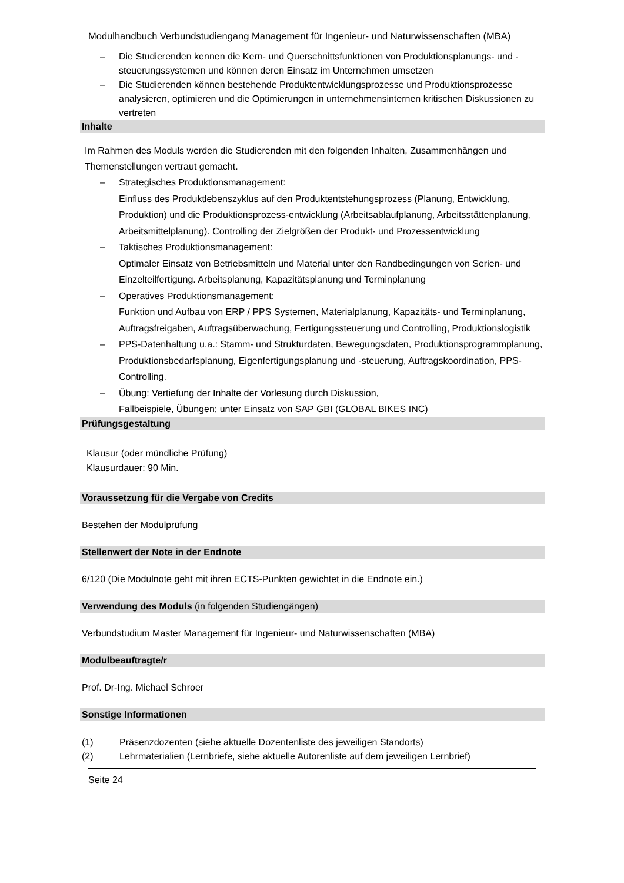Modulhandbuch Verbundstudiengang Management für Ingenieur- und Naturwissenschaften (MBA)
– Die Studierenden kennen die Kern- und Querschnittsfunktionen von Produktionsplanungs- und -steuerungssystemen und können deren Einsatz im Unternehmen umsetzen
– Die Studierenden können bestehende Produktentwicklungsprozesse und Produktionsprozesse analysieren, optimieren und die Optimierungen in unternehmensinternen kritischen Diskussionen zu vertreten
Inhalte
Im Rahmen des Moduls werden die Studierenden mit den folgenden Inhalten, Zusammenhängen und Themenstellungen vertraut gemacht.
– Strategisches Produktionsmanagement:
Einfluss des Produktlebenszyklus auf den Produktentstehungsprozess (Planung, Entwicklung, Produktion) und die Produktionsprozess-entwicklung (Arbeitsablaufplanung, Arbeitsstättenplanung, Arbeitsmittelplanung). Controlling der Zielgrößen der Produkt- und Prozessentwicklung
– Taktisches Produktionsmanagement:
Optimaler Einsatz von Betriebsmitteln und Material unter den Randbedingungen von Serien- und Einzelteilfertigung. Arbeitsplanung, Kapazitätsplanung und Terminplanung
– Operatives Produktionsmanagement:
Funktion und Aufbau von ERP / PPS Systemen, Materialplanung, Kapazitäts- und Terminplanung, Auftragsfreigaben, Auftragsüberwachung, Fertigungssteuerung und Controlling, Produktionslogistik
– PPS-Datenhaltung u.a.: Stamm- und Strukturdaten, Bewegungsdaten, Produktionsprogrammplanung, Produktionsbedarfsplanung, Eigenfertigungsplanung und -steuerung, Auftragskoordination, PPS- Controlling.
– Übung: Vertiefung der Inhalte der Vorlesung durch Diskussion,
Fallbeispiele, Übungen; unter Einsatz von SAP GBI (GLOBAL BIKES INC)
Prüfungsgestaltung
Klausur (oder mündliche Prüfung)
Klausurdauer: 90 Min.
Voraussetzung für die Vergabe von Credits
Bestehen der Modulprüfung
Stellenwert der Note in der Endnote
6/120 (Die Modulnote geht mit ihren ECTS-Punkten gewichtet in die Endnote ein.)
Verwendung des Moduls (in folgenden Studiengängen)
Verbundstudium Master Management für Ingenieur- und Naturwissenschaften (MBA)
Modulbeauftragte/r
Prof. Dr-Ing. Michael Schroer
Sonstige Informationen
| (1) | Präsenzdozenten (siehe aktuelle Dozentenliste des jeweiligen Standorts) |
| (2) | Lehrmaterialien (Lernbriefe, siehe aktuelle Autorenliste auf dem jeweiligen Lernbrief) |
Seite 24